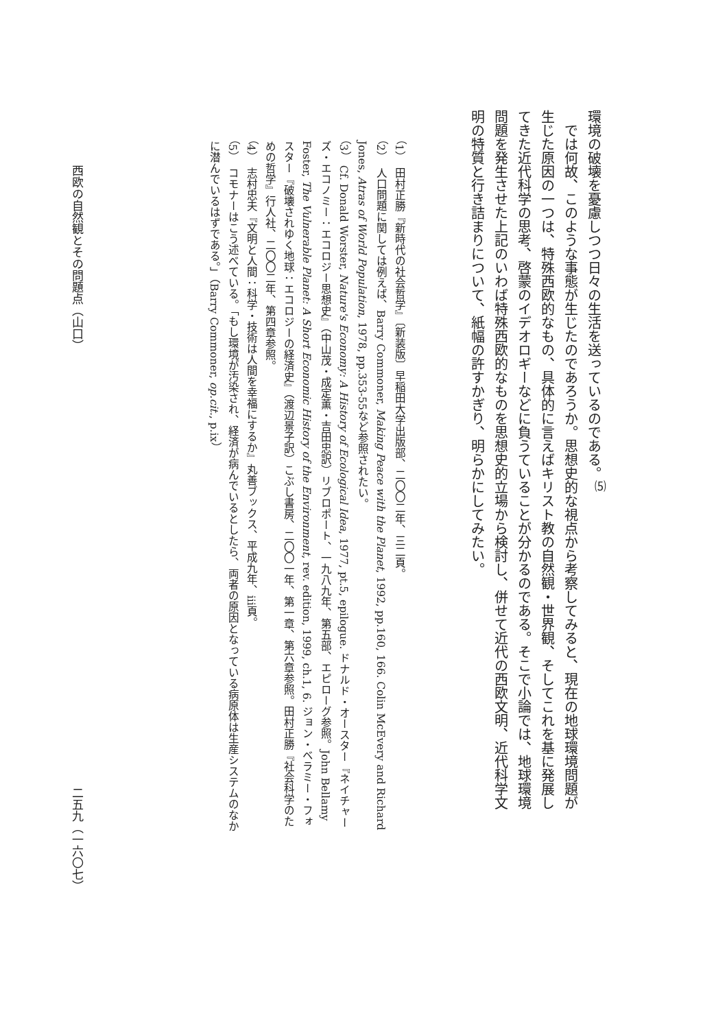環境の破壊を憂慮しつつ日々の生活を送っているのである。<sup>⑸</sup>
　では何故、このような事態が生じたのであろうか。思想史的な視点から考察してみると、現在の地球環境問題が生じた原因の一つは、特殊西欧的なもの、具体的に言えばキリスト教の自然観・世界観、そしてこれを基に発展してきた近代科学の思考、啓蒙のイデオロギーなどに負うていることが分かるのである。そこで小論では、地球環境問題を発生させた上記のいわば特殊西欧的なものを思想史的立場から検討し、併せて近代の西欧文明、近代科学文明の特質と行き詰まりについて、紙幅の許すかぎり、明らかにしてみたい。
（1）　田村正勝『新時代の社会哲学』〔新装版〕早稲田大学出版部、二〇〇二年、三二頁。
（2）　人口問題に関しては例えば、Barry Commoner, Making Peace with the Planet, 1992, pp.160, 166. Colin McEvery and Richard Jones, Atras of World Population, 1978, pp.353-55など参照されたい。
（3）　Cf. Donald Worster, Nature's Economy: A History of Ecological Idea, 1977, pt.5, epilogue. ドナルド・オースター『ネイチャーズ・エコノミー：エコロジー思想史』（中山茂・成定薫・吉田忠訳）リブロポート、一九八九年、第五部、エピローグ参照。John Bellamy Foster, The Vulnerable Planet: A Short Economic History of the Environment, rev. edition, 1999, ch.1, 6. ジョン・ベラミー・フォスター『破壊されゆく地球：エコロジーの経済史』（渡辺景子訳）こぶし書房、二〇〇一年、第一章、第六章参照。田村正勝『社会科学のための哲学』行人社、二〇〇二年、第四章参照。
（4）　志村忠夫『文明と人間：科学・技術は人間を幸福にするか』丸善ブックス、平成九年、iii頁。
（5）　コモナーはこう述べている。「もし環境が汚染され、経済が病んでいるとしたら、両者の原因となっている病原体は生産システムのなかに潜んでいるはずである。」（Barry Commoner, op.cit., p.ix）
西欧の自然観とその問題点（山口） 二五九（一六〇七）